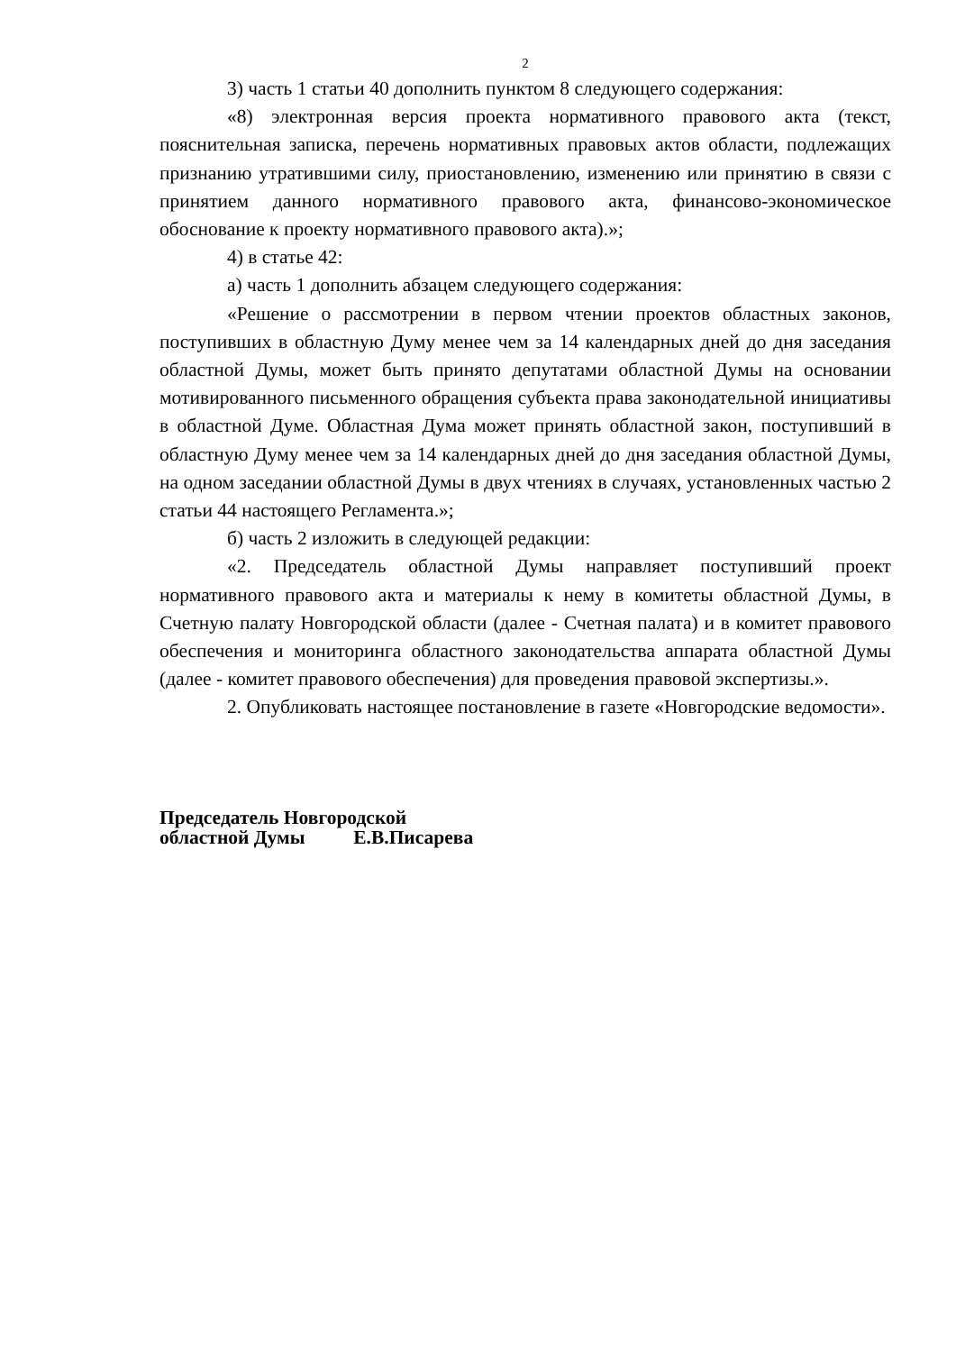2
3) часть 1 статьи 40 дополнить пунктом 8 следующего содержания:
«8) электронная версия проекта нормативного правового акта (текст, пояснительная записка, перечень нормативных правовых актов области, подлежащих признанию утратившими силу, приостановлению, изменению или принятию в связи с принятием данного нормативного правового акта, финансово-экономическое обоснование к проекту нормативного правового акта).»;
4) в статье 42:
а) часть 1 дополнить абзацем следующего содержания:
«Решение о рассмотрении в первом чтении проектов областных законов, поступивших в областную Думу менее чем за 14 календарных дней до дня заседания областной Думы, может быть принято депутатами областной Думы на основании мотивированного письменного обращения субъекта права законодательной инициативы в областной Думе. Областная Дума может принять областной закон, поступивший в областную Думу менее чем за 14 календарных дней до дня заседания областной Думы, на одном заседании областной Думы в двух чтениях в случаях, установленных частью 2 статьи 44 настоящего Регламента.»;
б) часть 2 изложить в следующей редакции:
«2. Председатель областной Думы направляет поступивший проект нормативного правового акта и материалы к нему в комитеты областной Думы, в Счетную палату Новгородской области (далее - Счетная палата) и в комитет правового обеспечения и мониторинга областного законодательства аппарата областной Думы (далее - комитет правового обеспечения) для проведения правовой экспертизы.».
2. Опубликовать настоящее постановление в газете «Новгородские ведомости».
Председатель Новгородской
областной Думы Е.В.Писарева